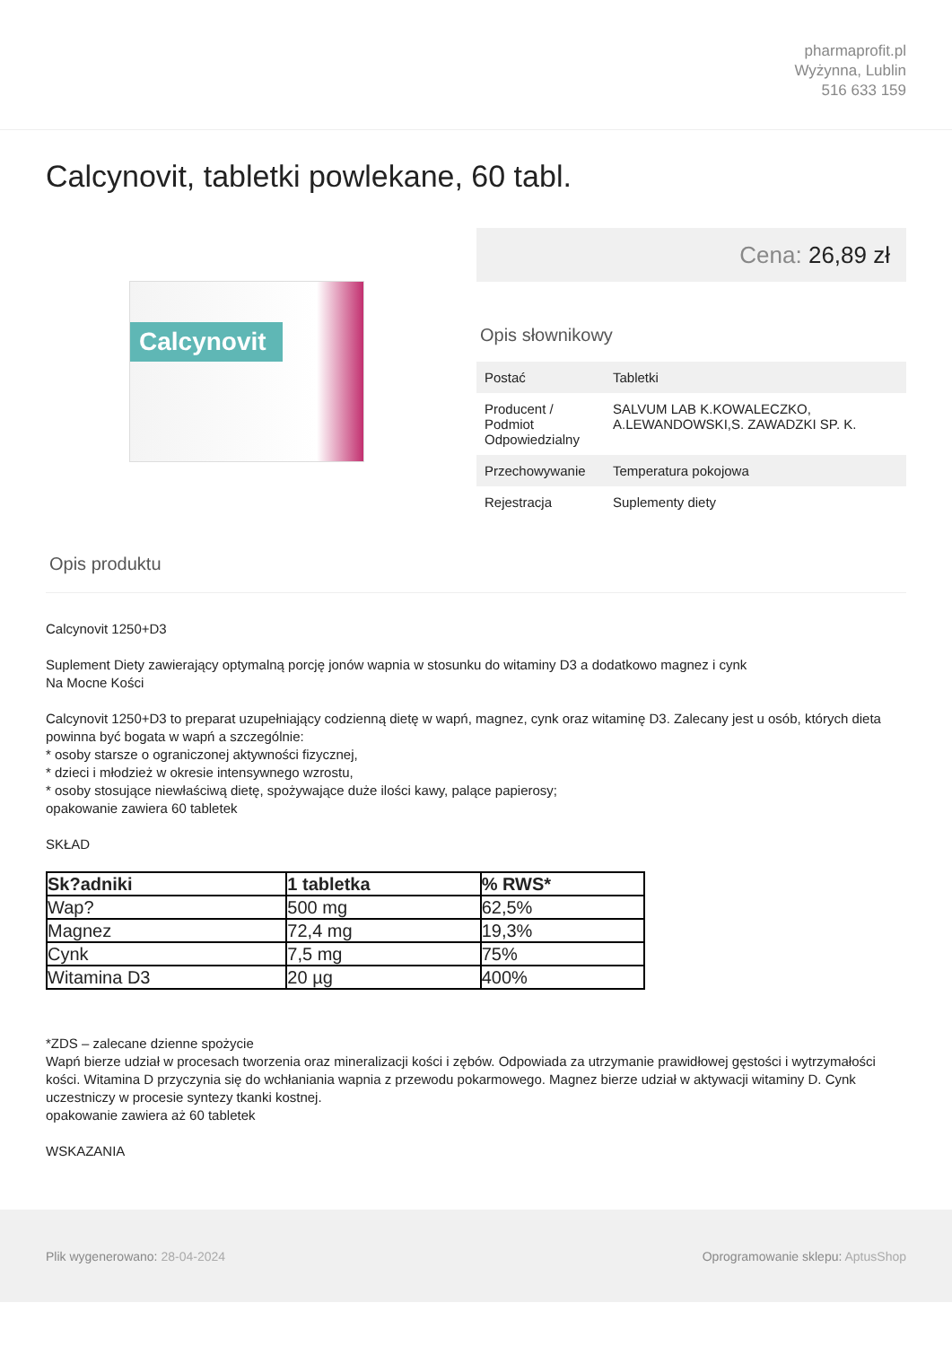pharmaprofit.pl
Wyżynna, Lublin
516 633 159
Calcynovit, tabletki powlekane, 60 tabl.
Calcynovit
Cena: 26,89 zł
Opis słownikowy
| Postać | Tabletki |
| Producent / Podmiot Odpowiedzialny | SALVUM LAB K.KOWALECZKO, A.LEWANDOWSKI,S. ZAWADZKI SP. K. |
| Przechowywanie | Temperatura pokojowa |
| Rejestracja | Suplementy diety |
Opis produktu
Calcynovit 1250+D3
Suplement Diety zawierający optymalną porcję jonów wapnia w stosunku do witaminy D3 a dodatkowo magnez i cynk
Na Mocne Kości
Calcynovit 1250+D3 to preparat uzupełniający codzienną dietę w wapń, magnez, cynk oraz witaminę D3. Zalecany jest u osób, których dieta powinna być bogata w wapń a szczególnie:
* osoby starsze o ograniczonej aktywności fizycznej,
* dzieci i młodzież w okresie intensywnego wzrostu,
* osoby stosujące niewłaściwą dietę, spożywające duże ilości kawy, palące papierosy;
opakowanie zawiera 60 tabletek
SKŁAD
| Sk?adniki | 1 tabletka | % RWS* |
| --- | --- | --- |
| Wap? | 500 mg | 62,5% |
| Magnez | 72,4 mg | 19,3% |
| Cynk | 7,5 mg | 75% |
| Witamina D3 | 20 µg | 400% |
*ZDS – zalecane dzienne spożycie
Wapń bierze udział w procesach tworzenia oraz mineralizacji kości i zębów. Odpowiada za utrzymanie prawidłowej gęstości i wytrzymałości kości. Witamina D przyczynia się do wchłaniania wapnia z przewodu pokarmowego. Magnez bierze udział w aktywacji witaminy D. Cynk uczestniczy w procesie syntezy tkanki kostnej.
opakowanie zawiera aż 60 tabletek
WSKAZANIA
Plik wygenerowano: 28-04-2024
Oprogramowanie sklepu: AptusShop